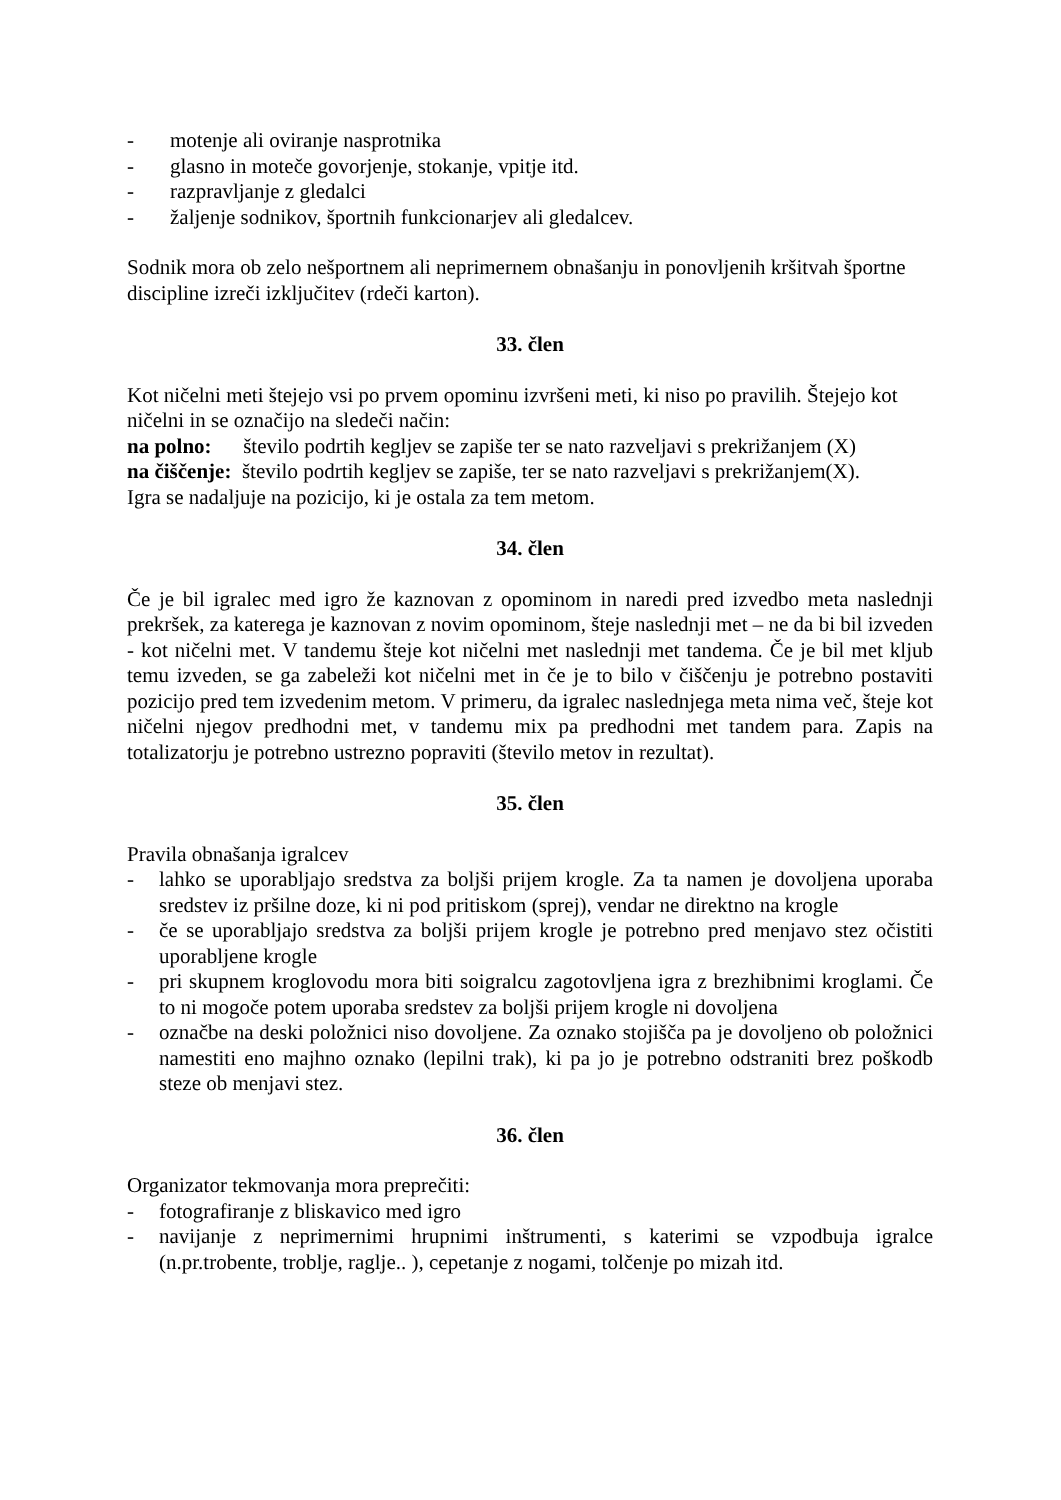- motenje ali oviranje nasprotnika
- glasno in moteče govorjenje, stokanje, vpitje itd.
- razpravljanje z gledalci
- žaljenje sodnikov, športnih funkcionarjev ali gledalcev.
Sodnik mora ob zelo nešportnem ali neprimernem obnašanju in ponovljenih kršitvah športne discipline izreči izključitev (rdeči karton).
33. člen
Kot ničelni meti štejejo vsi po prvem opominu izvršeni meti, ki niso po pravilih. Štejejo kot ničelni in se označijo na sledeči način:
na polno: število podrtih kegljev se zapiše ter se nato razveljavi s prekrižanjem (X)
na čiščenje: število podrtih kegljev se zapiše, ter se nato razveljavi s prekrižanjem(X).
Igra se nadaljuje na pozicijo, ki je ostala za tem metom.
34. člen
Če je bil igralec med igro že kaznovan z opominom in naredi pred izvedbo meta naslednji prekršek, za katerega je kaznovan z novim opominom, šteje naslednji met – ne da bi bil izveden - kot ničelni met. V tandemu šteje kot ničelni met naslednji met tandema. Če je bil met kljub temu izveden, se ga zabeleži kot ničelni met in če je to bilo v čiščenju je potrebno postaviti pozicijo pred tem izvedenim metom. V primeru, da igralec naslednjega meta nima več, šteje kot ničelni njegov predhodni met, v tandemu mix pa predhodni met tandem para. Zapis na totalizatorju je potrebno ustrezno popraviti (število metov in rezultat).
35. člen
Pravila obnašanja igralcev
- lahko se uporabljajo sredstva za boljši prijem krogle. Za ta namen je dovoljena uporaba sredstev iz pršilne doze, ki ni pod pritiskom (sprej), vendar ne direktno na krogle
- če se uporabljajo sredstva za boljši prijem krogle je potrebno pred menjavo stez očistiti uporabljene krogle
- pri skupnem kroglovodu mora biti soigralcu zagotovljena igra z brezhibnimi kroglami. Če to ni mogoče potem uporaba sredstev za boljši prijem krogle ni dovoljena
- označbe na deski položnici niso dovoljene. Za oznako stojišča pa je dovoljeno ob položnici namestiti eno majhno oznako (lepilni trak), ki pa jo je potrebno odstraniti brez poškodb steze ob menjavi stez.
36. člen
Organizator tekmovanja mora preprečiti:
- fotografiranje z bliskavico med igro
- navijanje z neprimernimi hrupnimi inštrumenti, s katerimi se vzpodbuja igralce (n.pr.trobente, troblje, raglje.. ), cepetanje z nogami, tolčenje po mizah itd.